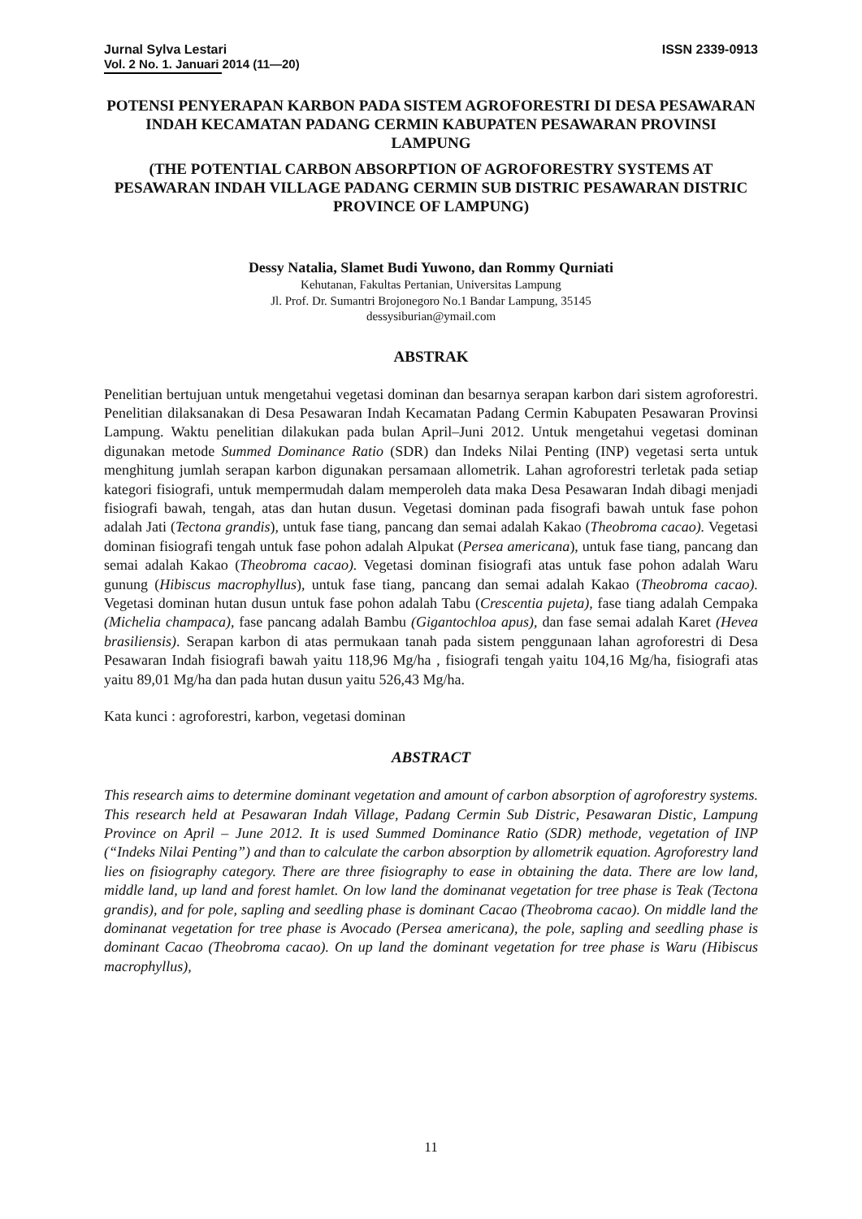Jurnal Sylva Lestari ISSN 2339-0913
Vol. 2 No. 1. Januari 2014 (11—20)
POTENSI PENYERAPAN KARBON PADA SISTEM AGROFORESTRI DI DESA PESAWARAN INDAH KECAMATAN PADANG CERMIN KABUPATEN PESAWARAN PROVINSI LAMPUNG
(THE POTENTIAL CARBON ABSORPTION OF AGROFORESTRY SYSTEMS AT PESAWARAN INDAH VILLAGE PADANG CERMIN SUB DISTRIC PESAWARAN DISTRIC PROVINCE OF LAMPUNG)
Dessy Natalia, Slamet Budi Yuwono, dan Rommy Qurniati
Kehutanan, Fakultas Pertanian, Universitas Lampung
Jl. Prof. Dr. Sumantri Brojonegoro No.1 Bandar Lampung, 35145
dessysiburian@ymail.com
ABSTRAK
Penelitian bertujuan untuk mengetahui vegetasi dominan dan besarnya serapan karbon dari sistem agroforestri. Penelitian dilaksanakan di Desa Pesawaran Indah Kecamatan Padang Cermin Kabupaten Pesawaran Provinsi Lampung. Waktu penelitian dilakukan pada bulan April–Juni 2012. Untuk mengetahui vegetasi dominan digunakan metode Summed Dominance Ratio (SDR) dan Indeks Nilai Penting (INP) vegetasi serta untuk menghitung jumlah serapan karbon digunakan persamaan allometrik. Lahan agroforestri terletak pada setiap kategori fisiografi, untuk mempermudah dalam memperoleh data maka Desa Pesawaran Indah dibagi menjadi fisiografi bawah, tengah, atas dan hutan dusun. Vegetasi dominan pada fisografi bawah untuk fase pohon adalah Jati (Tectona grandis), untuk fase tiang, pancang dan semai adalah Kakao (Theobroma cacao). Vegetasi dominan fisiografi tengah untuk fase pohon adalah Alpukat (Persea americana), untuk fase tiang, pancang dan semai adalah Kakao (Theobroma cacao). Vegetasi dominan fisiografi atas untuk fase pohon adalah Waru gunung (Hibiscus macrophyllus), untuk fase tiang, pancang dan semai adalah Kakao (Theobroma cacao). Vegetasi dominan hutan dusun untuk fase pohon adalah Tabu (Crescentia pujeta), fase tiang adalah Cempaka (Michelia champaca), fase pancang adalah Bambu (Gigantochloa apus), dan fase semai adalah Karet (Hevea brasiliensis). Serapan karbon di atas permukaan tanah pada sistem penggunaan lahan agroforestri di Desa Pesawaran Indah fisiografi bawah yaitu 118,96 Mg/ha , fisiografi tengah yaitu 104,16 Mg/ha, fisiografi atas yaitu 89,01 Mg/ha dan pada hutan dusun yaitu 526,43 Mg/ha.
Kata kunci : agroforestri, karbon, vegetasi dominan
ABSTRACT
This research aims to determine dominant vegetation and amount of carbon absorption of agroforestry systems. This research held at Pesawaran Indah Village, Padang Cermin Sub Distric, Pesawaran Distic, Lampung Province on April – June 2012. It is used Summed Dominance Ratio (SDR) methode, vegetation of INP (“Indeks Nilai Penting”) and than to calculate the carbon absorption by allometrik equation. Agroforestry land lies on fisiography category. There are three fisiography to ease in obtaining the data. There are low land, middle land, up land and forest hamlet. On low land the dominanat vegetation for tree phase is Teak (Tectona grandis), and for pole, sapling and seedling phase is dominant Cacao (Theobroma cacao). On middle land the dominanat vegetation for tree phase is Avocado (Persea americana), the pole, sapling and seedling phase is dominant Cacao (Theobroma cacao). On up land the dominant vegetation for tree phase is Waru (Hibiscus macrophyllus),
11